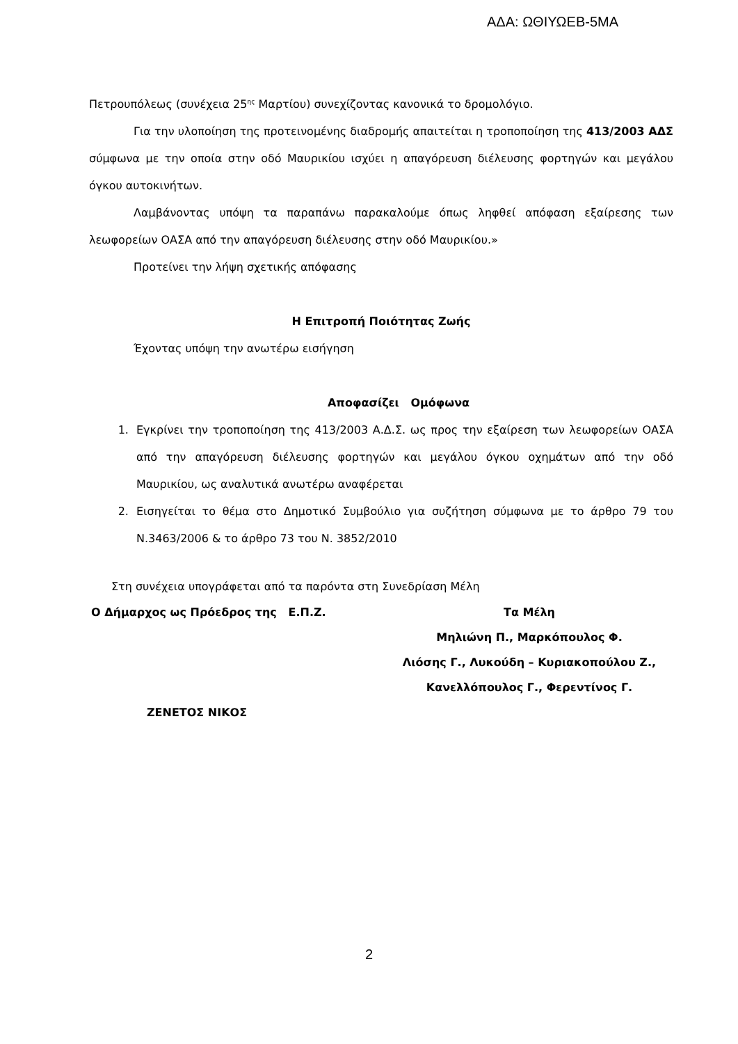ΑΔΑ: ΩΘΙΥΩΕΒ-5ΜΑ
Πετρουπόλεως (συνέχεια 25<sup>ης</sup> Μαρτίου) συνεχίζοντας κανονικά το δρομολόγιο.
Για την υλοποίηση της προτεινομένης διαδρομής απαιτείται η τροποποίηση της 413/2003 ΑΔΣ σύμφωνα με την οποία στην οδό Μαυρικίου ισχύει η απαγόρευση διέλευσης φορτηγών και μεγάλου όγκου αυτοκινήτων.
Λαμβάνοντας υπόψη τα παραπάνω παρακαλούμε όπως ληφθεί απόφαση εξαίρεσης των λεωφορείων ΟΑΣΑ από την απαγόρευση διέλευσης στην οδό Μαυρικίου.»
Προτείνει την λήψη σχετικής απόφασης
Η Επιτροπή Ποιότητας Ζωής
Έχοντας υπόψη την ανωτέρω εισήγηση
Αποφασίζει Ομόφωνα
1. Εγκρίνει την τροποποίηση της 413/2003 Α.Δ.Σ. ως προς την εξαίρεση των λεωφορείων ΟΑΣΑ από την απαγόρευση διέλευσης φορτηγών και μεγάλου όγκου οχημάτων από την οδό Μαυρικίου, ως αναλυτικά ανωτέρω αναφέρεται
2. Εισηγείται το θέμα στο Δημοτικό Συμβούλιο για συζήτηση σύμφωνα με το άρθρο 79 του Ν.3463/2006 & το άρθρο 73 του Ν. 3852/2010
Στη συνέχεια υπογράφεται από τα παρόντα στη Συνεδρίαση Μέλη
Ο Δήμαρχος ως Πρόεδρος της Ε.Π.Ζ.
ΖΕΝΕΤΟΣ ΝΙΚΟΣ
Τα Μέλη
Μηλιώνη Π., Μαρκόπουλος Φ.
Λιόσης Γ., Λυκούδη – Κυριακοπούλου Ζ.,
Κανελλόπουλος Γ., Φερεντίνος Γ.
2